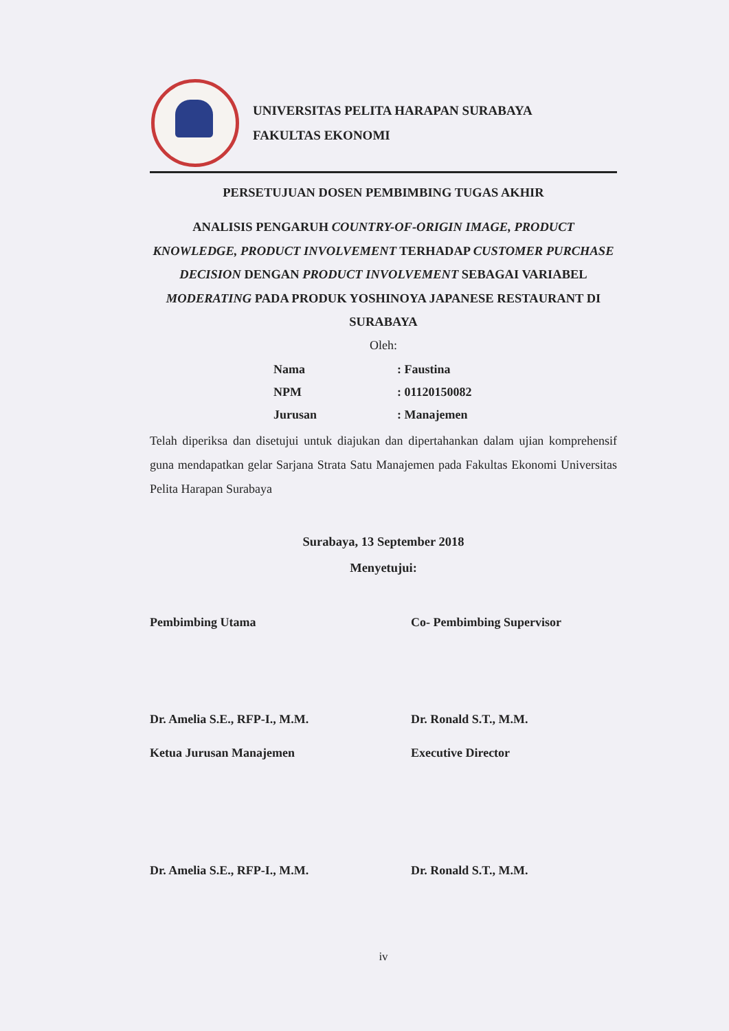UNIVERSITAS PELITA HARAPAN SURABAYA
FAKULTAS EKONOMI
PERSETUJUAN DOSEN PEMBIMBING TUGAS AKHIR
ANALISIS PENGARUH COUNTRY-OF-ORIGIN IMAGE, PRODUCT KNOWLEDGE, PRODUCT INVOLVEMENT TERHADAP CUSTOMER PURCHASE DECISION DENGAN PRODUCT INVOLVEMENT SEBAGAI VARIABEL MODERATING PADA PRODUK YOSHINOYA JAPANESE RESTAURANT DI SURABAYA
Oleh:
| Nama | : Faustina |
| NPM | : 01120150082 |
| Jurusan | : Manajemen |
Telah diperiksa dan disetujui untuk diajukan dan dipertahankan dalam ujian komprehensif guna mendapatkan gelar Sarjana Strata Satu Manajemen pada Fakultas Ekonomi Universitas Pelita Harapan Surabaya
Surabaya, 13 September 2018
Menyetujui:
Pembimbing Utama Co- Pembimbing Supervisor
Dr. Amelia S.E., RFP-I., M.M.
Dr. Ronald S.T., M.M.
Ketua Jurusan Manajemen Executive Director
Dr. Amelia S.E., RFP-I., M.M.
Dr. Ronald S.T., M.M.
iv